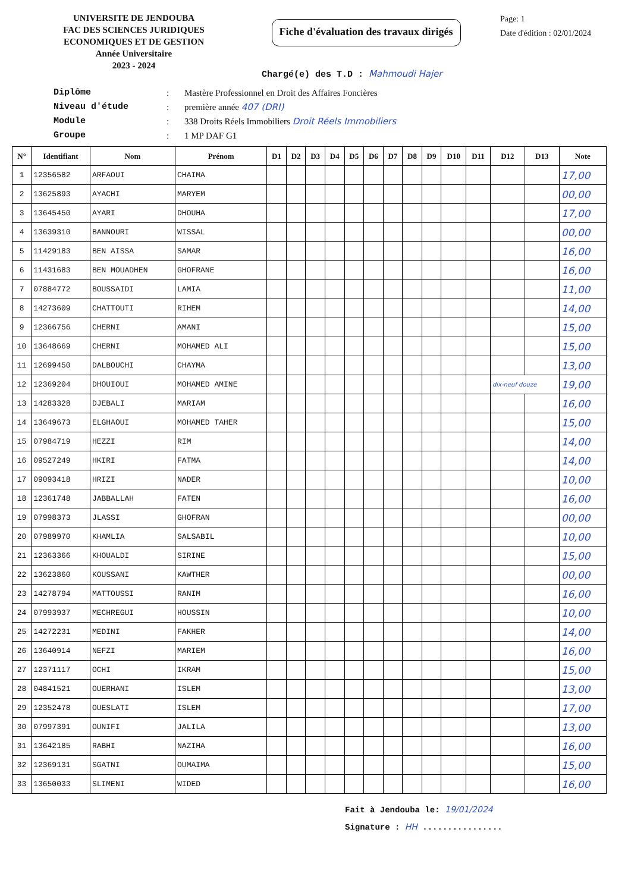UNIVERSITE DE JENDOUBA
FAC DES SCIENCES JURIDIQUES
ECONOMIQUES ET DE GESTION
Année Universitaire
2023 - 2024
Fiche d'évaluation des travaux dirigés
Page: 1
Date d'édition : 02/01/2024
Chargé(e) des T.D : Mahmoudi Hajer
Diplôme: Mastère Professionnel en Droit des Affaires Foncières
Niveau d'étude: première année 407 (DRI)
Module: 338 Droits Réels Immobiliers Droit Réels Immobiliers
Groupe: 1 MP DAF G1
| N° | Identifiant | Nom | Prénom | D1 | D2 | D3 | D4 | D5 | D6 | D7 | D8 | D9 | D10 | D11 | D12 | D13 | Note |
| --- | --- | --- | --- | --- | --- | --- | --- | --- | --- | --- | --- | --- | --- | --- | --- | --- | --- |
| 1 | 12356582 | ARFAOUI | CHAIMA | | | | | | | | | | | | | | 17,00 |
| 2 | 13625893 | AYACHI | MARYEM | | | | | | | | | | | | | | 00,00 |
| 3 | 13645450 | AYARI | DHOUHA | | | | | | | | | | | | | | 17,00 |
| 4 | 13639310 | BANNOURI | WISSAL | | | | | | | | | | | | | | 00,00 |
| 5 | 11429183 | BEN AISSA | SAMAR | | | | | | | | | | | | | | 16,00 |
| 6 | 11431683 | BEN MOUADHEN | GHOFRANE | | | | | | | | | | | | | | 16,00 |
| 7 | 07884772 | BOUSSAIDI | LAMIA | | | | | | | | | | | | | | 11,00 |
| 8 | 14273609 | CHATTOUTI | RIHEM | | | | | | | | | | | | | | 14,00 |
| 9 | 12366756 | CHERNI | AMANI | | | | | | | | | | | | | | 15,00 |
| 10 | 13648669 | CHERNI | MOHAMED ALI | | | | | | | | | | | | | | 15,00 |
| 11 | 12699450 | DALBOUCHI | CHAYMA | | | | | | | | | | | | | | 13,00 |
| 12 | 12369204 | DHOUIOUI | MOHAMED AMINE | | | | | | | | | | | | dix-neuf douze | | 19,00 |
| 13 | 14283328 | DJEBALI | MARIAM | | | | | | | | | | | | | | 16,00 |
| 14 | 13649673 | ELGHAOUI | MOHAMED TAHER | | | | | | | | | | | | | | 15,00 |
| 15 | 07984719 | HEZZI | RIM | | | | | | | | | | | | | | 14,00 |
| 16 | 09527249 | HKIRI | FATMA | | | | | | | | | | | | | | 14,00 |
| 17 | 09093418 | HRIZI | NADER | | | | | | | | | | | | | | 10,00 |
| 18 | 12361748 | JABBALLAH | FATEN | | | | | | | | | | | | | | 16,00 |
| 19 | 07998373 | JLASSI | GHOFRAN | | | | | | | | | | | | | | 00,00 |
| 20 | 07989970 | KHAMLIA | SALSABIL | | | | | | | | | | | | | | 10,00 |
| 21 | 12363366 | KHOUALDI | SIRINE | | | | | | | | | | | | | | 15,00 |
| 22 | 13623860 | KOUSSANI | KAWTHER | | | | | | | | | | | | | | 00,00 |
| 23 | 14278794 | MATTOUSSI | RANIM | | | | | | | | | | | | | | 16,00 |
| 24 | 07993937 | MECHREGUI | HOUSSIN | | | | | | | | | | | | | | 10,00 |
| 25 | 14272231 | MEDINI | FAKHER | | | | | | | | | | | | | | 14,00 |
| 26 | 13640914 | NEFZI | MARIEM | | | | | | | | | | | | | | 16,00 |
| 27 | 12371117 | OCHI | IKRAM | | | | | | | | | | | | | | 15,00 |
| 28 | 04841521 | OUERHANI | ISLEM | | | | | | | | | | | | | | 13,00 |
| 29 | 12352478 | OUESLATI | ISLEM | | | | | | | | | | | | | | 17,00 |
| 30 | 07997391 | OUNIFI | JALILA | | | | | | | | | | | | | | 13,00 |
| 31 | 13642185 | RABHI | NAZIHA | | | | | | | | | | | | | | 16,00 |
| 32 | 12369131 | SGATNI | OUMAIMA | | | | | | | | | | | | | | 15,00 |
| 33 | 13650033 | SLIMENI | WIDED | | | | | | | | | | | | | | 16,00 |
Fait à Jendouba le: 19/01/2024
Signature : HH ................